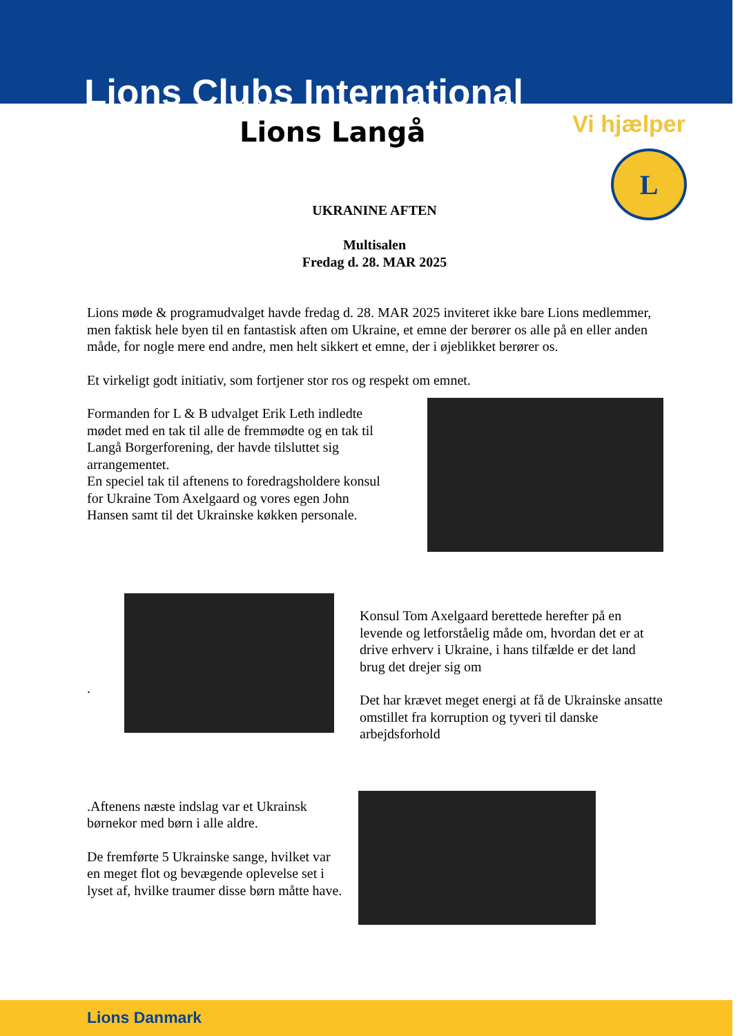Lions Clubs International
Lions Langå Vi hjælper
L
UKRANINE AFTEN
Multisalen
Fredag d. 28. MAR 2025
Lions møde & programudvalget havde fredag d. 28. MAR 2025 inviteret ikke bare Lions medlemmer, men faktisk hele byen til en fantastisk aften om Ukraine, et emne der berører os alle på en eller anden måde, for nogle mere end andre, men helt sikkert et emne, der i øjeblikket berører os.
Et virkeligt godt initiativ, som fortjener stor ros og respekt om emnet.
Formanden for L & B udvalget Erik Leth indledte mødet med en tak til alle de fremmødte og en tak til Langå Borgerforening, der havde tilsluttet sig arrangementet.
En speciel tak til aftenens to foredragsholdere konsul for Ukraine Tom Axelgaard og vores egen John Hansen samt til det Ukrainske køkken personale.
.
Konsul Tom Axelgaard berettede herefter på en levende og letforståelig måde om, hvordan det er at drive erhverv i Ukraine, i hans tilfælde er det land brug det drejer sig om
Det har krævet meget energi at få de Ukrainske ansatte omstillet fra korruption og tyveri til danske arbejdsforhold
.Aftenens næste indslag var et Ukrainsk børnekor med børn i alle aldre.
De fremførte 5 Ukrainske sange, hvilket var en meget flot og bevægende oplevelse set i lyset af, hvilke traumer disse børn måtte have.
Lions Danmark